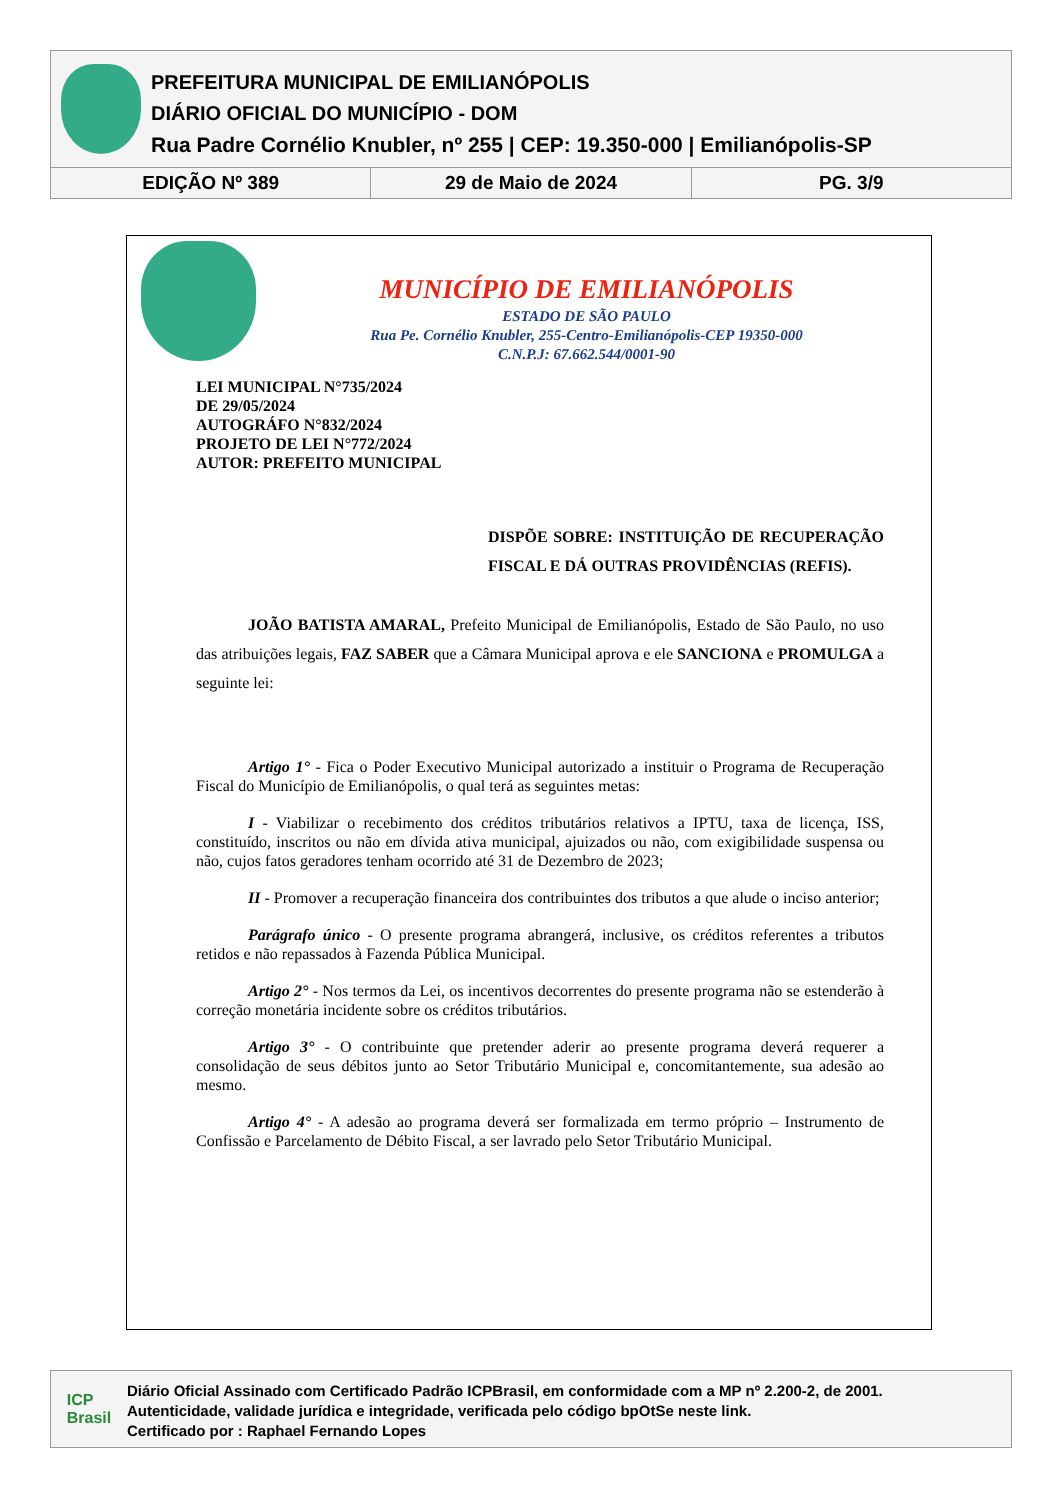PREFEITURA MUNICIPAL DE EMILIANÓPOLIS
DIÁRIO OFICIAL DO MUNICÍPIO - DOM
Rua Padre Cornélio Knubler, nº 255 | CEP: 19.350-000 | Emilianópolis-SP
EDIÇÃO Nº 389 29 de Maio de 2024 PG. 3/9
MUNICÍPIO DE EMILIANÓPOLIS
ESTADO DE SÃO PAULO
Rua Pe. Cornélio Knubler, 255-Centro-Emilianópolis-CEP 19350-000
C.N.P.J: 67.662.544/0001-90
LEI MUNICIPAL N°735/2024
DE 29/05/2024
AUTOGRÁFO N°832/2024
PROJETO DE LEI N°772/2024
AUTOR: PREFEITO MUNICIPAL
DISPÕE SOBRE: INSTITUIÇÃO DE RECUPERAÇÃO FISCAL E DÁ OUTRAS PROVIDÊNCIAS (REFIS).
JOÃO BATISTA AMARAL, Prefeito Municipal de Emilianópolis, Estado de São Paulo, no uso das atribuições legais, FAZ SABER que a Câmara Municipal aprova e ele SANCIONA e PROMULGA a seguinte lei:
Artigo 1° - Fica o Poder Executivo Municipal autorizado a instituir o Programa de Recuperação Fiscal do Município de Emilianópolis, o qual terá as seguintes metas:
I - Viabilizar o recebimento dos créditos tributários relativos a IPTU, taxa de licença, ISS, constituído, inscritos ou não em dívida ativa municipal, ajuizados ou não, com exigibilidade suspensa ou não, cujos fatos geradores tenham ocorrido até 31 de Dezembro de 2023;
II - Promover a recuperação financeira dos contribuintes dos tributos a que alude o inciso anterior;
Parágrafo único - O presente programa abrangerá, inclusive, os créditos referentes a tributos retidos e não repassados à Fazenda Pública Municipal.
Artigo 2° - Nos termos da Lei, os incentivos decorrentes do presente programa não se estenderão à correção monetária incidente sobre os créditos tributários.
Artigo 3° - O contribuinte que pretender aderir ao presente programa deverá requerer a consolidação de seus débitos junto ao Setor Tributário Municipal e, concomitantemente, sua adesão ao mesmo.
Artigo 4° - A adesão ao programa deverá ser formalizada em termo próprio – Instrumento de Confissão e Parcelamento de Débito Fiscal, a ser lavrado pelo Setor Tributário Municipal.
ICP
Brasil
Diário Oficial Assinado com Certificado Padrão ICPBrasil, em conformidade com a MP nº 2.200-2, de 2001.
Autenticidade, validade jurídica e integridade, verificada pelo código bpOtSe neste link.
Certificado por : Raphael Fernando Lopes